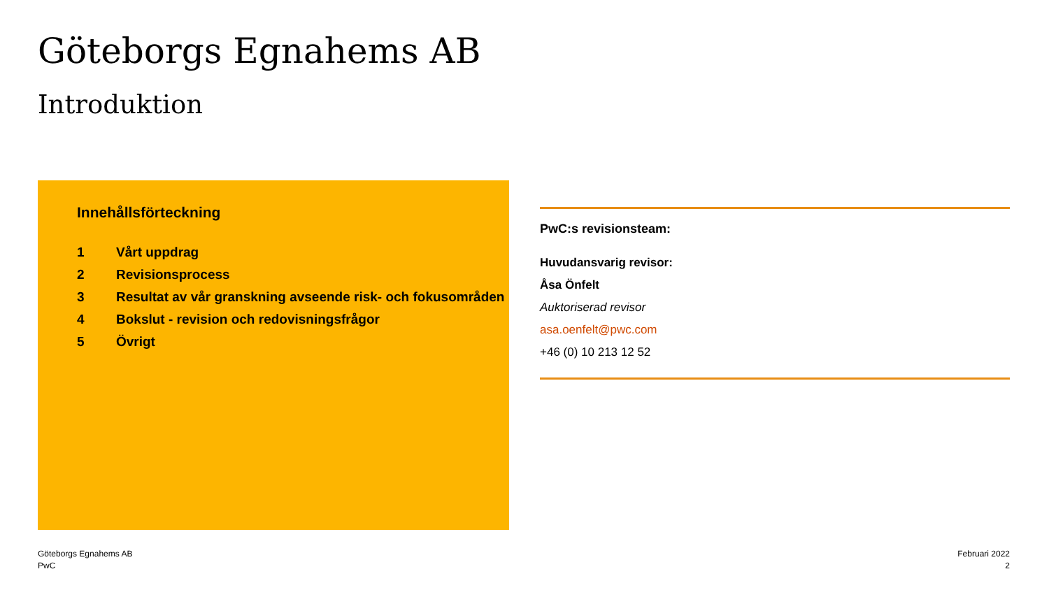Göteborgs Egnahems AB
Introduktion
Innehållsförteckning
1 Vårt uppdrag
2 Revisionsprocess
3 Resultat av vår granskning avseende risk- och fokusområden
4 Bokslut - revision och redovisningsfrågor
5 Övrigt
PwC:s revisionsteam:
Huvudansvarig revisor:
Åsa Önfelt
Auktoriserad revisor
asa.oenfelt@pwc.com
+46 (0) 10 213 12 52
Göteborgs Egnahems AB
PwC
Februari 2022
2